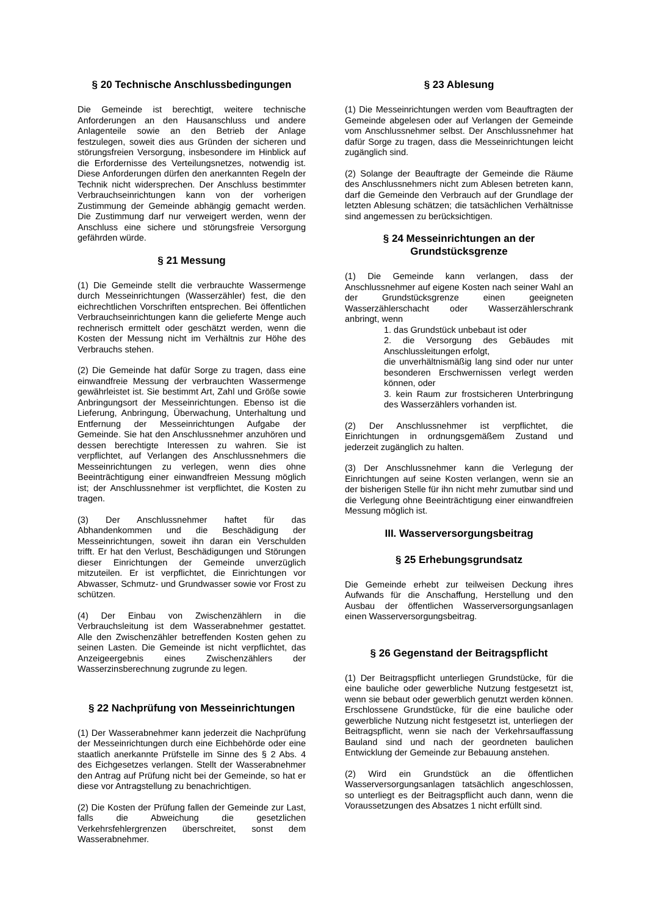§ 20 Technische Anschlussbedingungen
Die Gemeinde ist berechtigt, weitere technische Anforderungen an den Hausanschluss und andere Anlagenteile sowie an den Betrieb der Anlage festzulegen, soweit dies aus Gründen der sicheren und störungsfreien Versorgung, insbesondere im Hinblick auf die Erfordernisse des Verteilungsnetzes, notwendig ist. Diese Anforderungen dürfen den anerkannten Regeln der Technik nicht widersprechen. Der Anschluss bestimmter Verbrauchseinrichtungen kann von der vorherigen Zustimmung der Gemeinde abhängig gemacht werden. Die Zustimmung darf nur verweigert werden, wenn der Anschluss eine sichere und störungsfreie Versorgung gefährden würde.
§ 21 Messung
(1) Die Gemeinde stellt die verbrauchte Wassermenge durch Messeinrichtungen (Wasserzähler) fest, die den eichrechtlichen Vorschriften entsprechen. Bei öffentlichen Verbrauchseinrichtungen kann die gelieferte Menge auch rechnerisch ermittelt oder geschätzt werden, wenn die Kosten der Messung nicht im Verhältnis zur Höhe des Verbrauchs stehen.
(2) Die Gemeinde hat dafür Sorge zu tragen, dass eine einwandfreie Messung der verbrauchten Wassermenge gewährleistet ist. Sie bestimmt Art, Zahl und Größe sowie Anbringungsort der Messeinrichtungen. Ebenso ist die Lieferung, Anbringung, Überwachung, Unterhaltung und Entfernung der Messeinrichtungen Aufgabe der Gemeinde. Sie hat den Anschlussnehmer anzuhören und dessen berechtigte Interessen zu wahren. Sie ist verpflichtet, auf Verlangen des Anschlussnehmers die Messeinrichtungen zu verlegen, wenn dies ohne Beeinträchtigung einer einwandfreien Messung möglich ist; der Anschlussnehmer ist verpflichtet, die Kosten zu tragen.
(3) Der Anschlussnehmer haftet für das Abhandenkommen und die Beschädigung der Messeinrichtungen, soweit ihn daran ein Verschulden trifft. Er hat den Verlust, Beschädigungen und Störungen dieser Einrichtungen der Gemeinde unverzüglich mitzuteilen. Er ist verpflichtet, die Einrichtungen vor Abwasser, Schmutz- und Grundwasser sowie vor Frost zu schützen.
(4) Der Einbau von Zwischenzählern in die Verbrauchsleitung ist dem Wasserabnehmer gestattet. Alle den Zwischenzähler betreffenden Kosten gehen zu seinen Lasten. Die Gemeinde ist nicht verpflichtet, das Anzeigeergebnis eines Zwischenzählers der Wasserzinsberechnung zugrunde zu legen.
§ 22 Nachprüfung von Messeinrichtungen
(1) Der Wasserabnehmer kann jederzeit die Nachprüfung der Messeinrichtungen durch eine Eichbehörde oder eine staatlich anerkannte Prüfstelle im Sinne des § 2 Abs. 4 des Eichgesetzes verlangen. Stellt der Wasserabnehmer den Antrag auf Prüfung nicht bei der Gemeinde, so hat er diese vor Antragstellung zu benachrichtigen.
(2) Die Kosten der Prüfung fallen der Gemeinde zur Last, falls die Abweichung die gesetzlichen Verkehrsfehlergrenzen überschreitet, sonst dem Wasserabnehmer.
§ 23 Ablesung
(1) Die Messeinrichtungen werden vom Beauftragten der Gemeinde abgelesen oder auf Verlangen der Gemeinde vom Anschlussnehmer selbst. Der Anschlussnehmer hat dafür Sorge zu tragen, dass die Messeinrichtungen leicht zugänglich sind.
(2) Solange der Beauftragte der Gemeinde die Räume des Anschlussnehmers nicht zum Ablesen betreten kann, darf die Gemeinde den Verbrauch auf der Grundlage der letzten Ablesung schätzen; die tatsächlichen Verhältnisse sind angemessen zu berücksichtigen.
§ 24 Messeinrichtungen an der Grundstücksgrenze
(1) Die Gemeinde kann verlangen, dass der Anschlussnehmer auf eigene Kosten nach seiner Wahl an der Grundstücksgrenze einen geeigneten Wasserzählerschacht oder Wasserzählerschrank anbringt, wenn
1. das Grundstück unbebaut ist oder
2. die Versorgung des Gebäudes mit Anschlussleitungen erfolgt,
die unverhältnismäßig lang sind oder nur unter besonderen Erschwernissen verlegt werden können, oder
3. kein Raum zur frostsicheren Unterbringung des Wasserzählers vorhanden ist.
(2) Der Anschlussnehmer ist verpflichtet, die Einrichtungen in ordnungsgemäßem Zustand und jederzeit zugänglich zu halten.
(3) Der Anschlussnehmer kann die Verlegung der Einrichtungen auf seine Kosten verlangen, wenn sie an der bisherigen Stelle für ihn nicht mehr zumutbar sind und die Verlegung ohne Beeinträchtigung einer einwandfreien Messung möglich ist.
III. Wasserversorgungsbeitrag
§ 25 Erhebungsgrundsatz
Die Gemeinde erhebt zur teilweisen Deckung ihres Aufwands für die Anschaffung, Herstellung und den Ausbau der öffentlichen Wasserversorgungsanlagen einen Wasserversorgungsbeitrag.
§ 26 Gegenstand der Beitragspflicht
(1) Der Beitragspflicht unterliegen Grundstücke, für die eine bauliche oder gewerbliche Nutzung festgesetzt ist, wenn sie bebaut oder gewerblich genutzt werden können. Erschlossene Grundstücke, für die eine bauliche oder gewerbliche Nutzung nicht festgesetzt ist, unterliegen der Beitragspflicht, wenn sie nach der Verkehrsauffassung Bauland sind und nach der geordneten baulichen Entwicklung der Gemeinde zur Bebauung anstehen.
(2) Wird ein Grundstück an die öffentlichen Wasserversorgungsanlagen tatsächlich angeschlossen, so unterliegt es der Beitragspflicht auch dann, wenn die Voraussetzungen des Absatzes 1 nicht erfüllt sind.